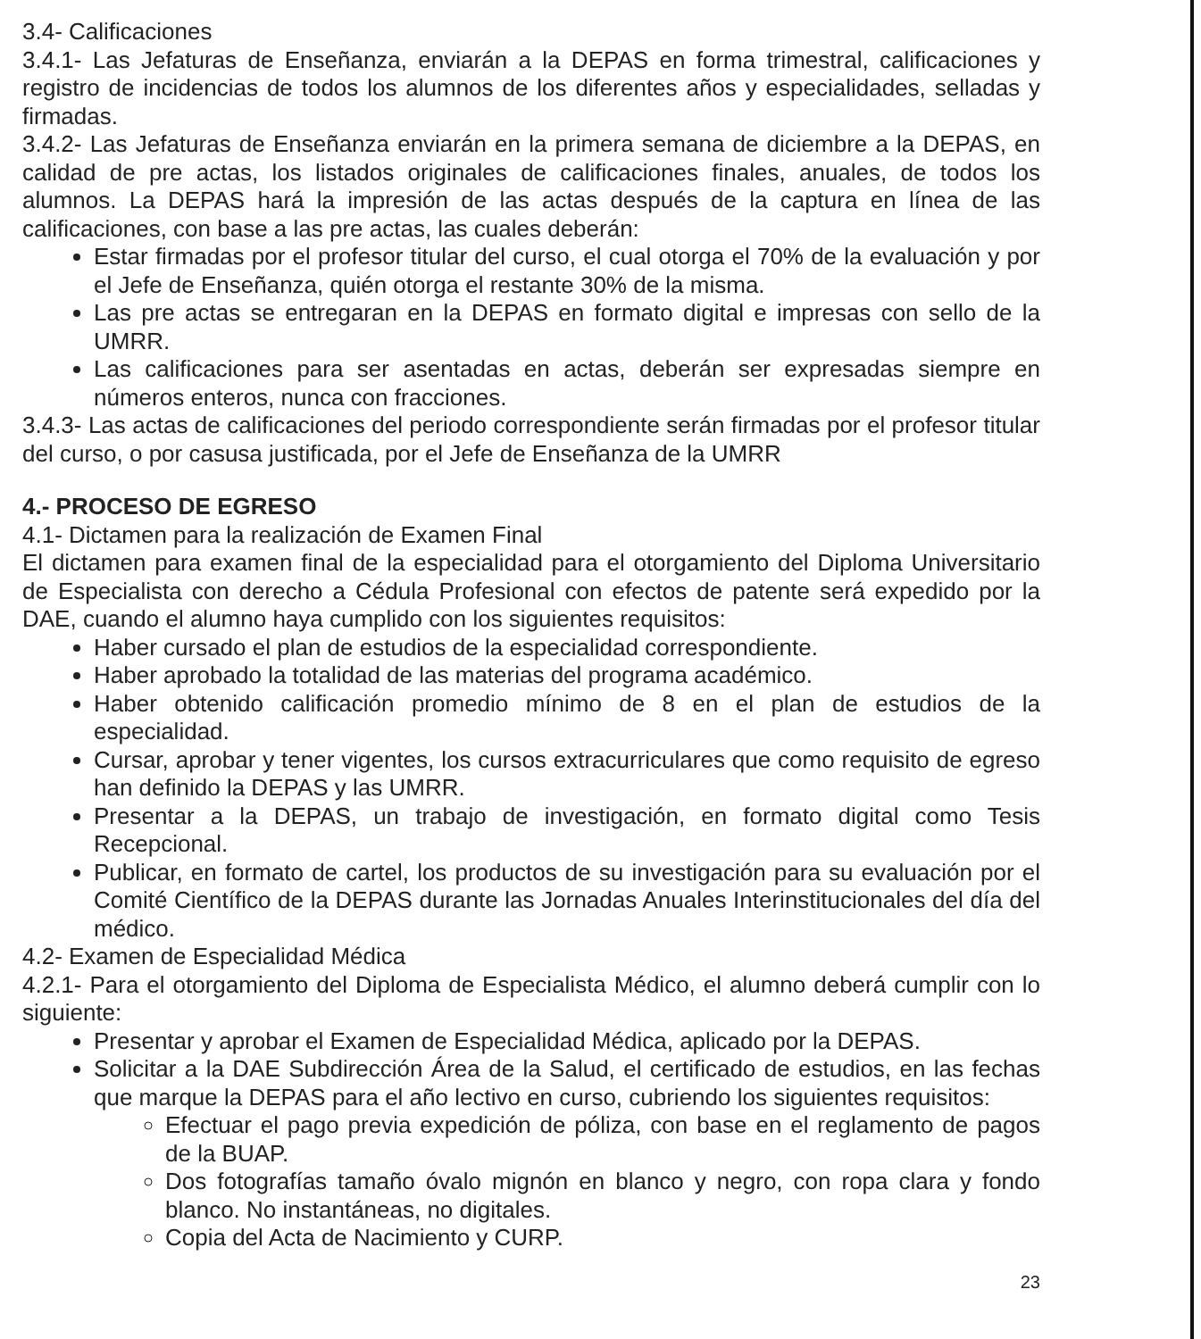3.4- Calificaciones
3.4.1- Las Jefaturas de Enseñanza, enviarán a la DEPAS en forma trimestral, calificaciones y registro de incidencias de todos los alumnos de los diferentes años y especialidades, selladas y firmadas.
3.4.2- Las Jefaturas de Enseñanza enviarán en la primera semana de diciembre a la DEPAS, en calidad de pre actas, los listados originales de calificaciones finales, anuales, de todos los alumnos. La DEPAS hará la impresión de las actas después de la captura en línea de las calificaciones, con base a las pre actas, las cuales deberán:
Estar firmadas por el profesor titular del curso, el cual otorga el 70% de la evaluación y por el Jefe de Enseñanza, quién otorga el restante 30% de la misma.
Las pre actas se entregaran en la DEPAS en formato digital e impresas con sello de la UMRR.
Las calificaciones para ser asentadas en actas, deberán ser expresadas siempre en números enteros, nunca con fracciones.
3.4.3- Las actas de calificaciones del periodo correspondiente serán firmadas por el profesor titular del curso, o por casusa justificada, por el Jefe de Enseñanza de la UMRR
4.- PROCESO DE EGRESO
4.1- Dictamen para la realización de Examen Final
El dictamen para examen final de la especialidad para el otorgamiento del Diploma Universitario de Especialista con derecho a Cédula Profesional con efectos de patente será expedido por la DAE, cuando el alumno haya cumplido con los siguientes requisitos:
Haber cursado el plan de estudios de la especialidad correspondiente.
Haber aprobado la totalidad de las materias del programa académico.
Haber obtenido calificación promedio mínimo de 8 en el plan de estudios de la especialidad.
Cursar, aprobar y tener vigentes, los cursos extracurriculares que como requisito de egreso han definido la DEPAS y las UMRR.
Presentar a la DEPAS, un trabajo de investigación, en formato digital como Tesis Recepcional.
Publicar, en formato de cartel, los productos de su investigación para su evaluación por el Comité Científico de la DEPAS durante las Jornadas Anuales Interinstitucionales del día del médico.
4.2- Examen de Especialidad Médica
4.2.1- Para el otorgamiento del Diploma de Especialista Médico, el alumno deberá cumplir con lo siguiente:
Presentar y aprobar el Examen de Especialidad Médica, aplicado por la DEPAS.
Solicitar a la DAE Subdirección Área de la Salud, el certificado de estudios, en las fechas que marque la DEPAS para el año lectivo en curso, cubriendo los siguientes requisitos:
Efectuar el pago previa expedición de póliza, con base en el reglamento de pagos de la BUAP.
Dos fotografías tamaño óvalo mignón en blanco y negro, con ropa clara y fondo blanco. No instantáneas, no digitales.
Copia del Acta de Nacimiento y CURP.
23